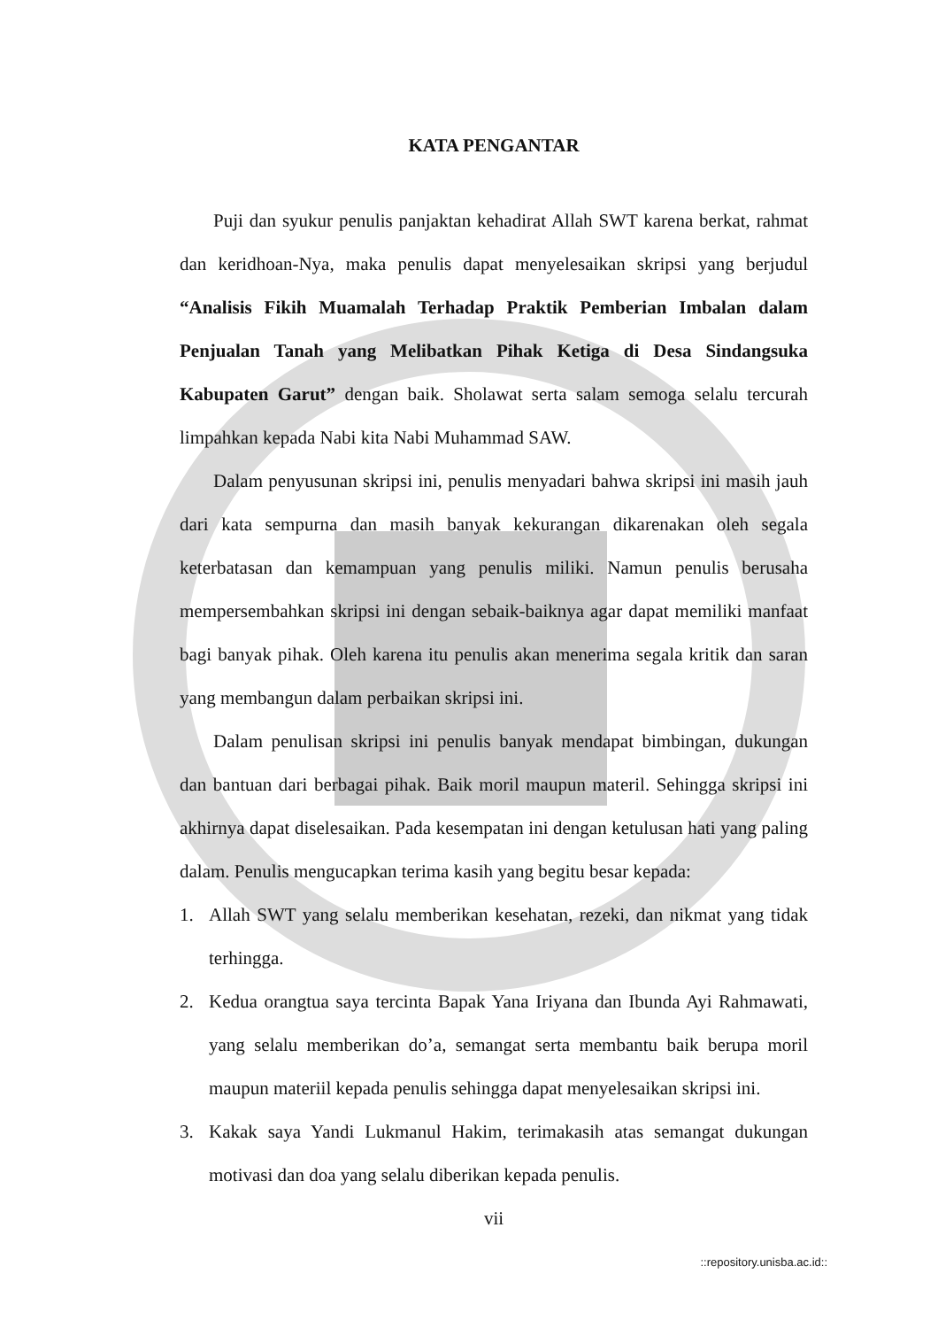KATA PENGANTAR
Puji dan syukur penulis panjaktan kehadirat Allah SWT karena berkat, rahmat dan keridhoan-Nya, maka penulis dapat menyelesaikan skripsi yang berjudul “Analisis Fikih Muamalah Terhadap Praktik Pemberian Imbalan dalam Penjualan Tanah yang Melibatkan Pihak Ketiga di Desa Sindangsuka Kabupaten Garut” dengan baik. Sholawat serta salam semoga selalu tercurah limpahkan kepada Nabi kita Nabi Muhammad SAW.
Dalam penyusunan skripsi ini, penulis menyadari bahwa skripsi ini masih jauh dari kata sempurna dan masih banyak kekurangan dikarenakan oleh segala keterbatasan dan kemampuan yang penulis miliki. Namun penulis berusaha mempersembahkan skripsi ini dengan sebaik-baiknya agar dapat memiliki manfaat bagi banyak pihak. Oleh karena itu penulis akan menerima segala kritik dan saran yang membangun dalam perbaikan skripsi ini.
Dalam penulisan skripsi ini penulis banyak mendapat bimbingan, dukungan dan bantuan dari berbagai pihak. Baik moril maupun materil. Sehingga skripsi ini akhirnya dapat diselesaikan. Pada kesempatan ini dengan ketulusan hati yang paling dalam. Penulis mengucapkan terima kasih yang begitu besar kepada:
1. Allah SWT yang selalu memberikan kesehatan, rezeki, dan nikmat yang tidak terhingga.
2. Kedua orangtua saya tercinta Bapak Yana Iriyana dan Ibunda Ayi Rahmawati, yang selalu memberikan do’a, semangat serta membantu baik berupa moril maupun materiil kepada penulis sehingga dapat menyelesaikan skripsi ini.
3. Kakak saya Yandi Lukmanul Hakim, terimakasih atas semangat dukungan motivasi dan doa yang selalu diberikan kepada penulis.
vii
::repository.unisba.ac.id::